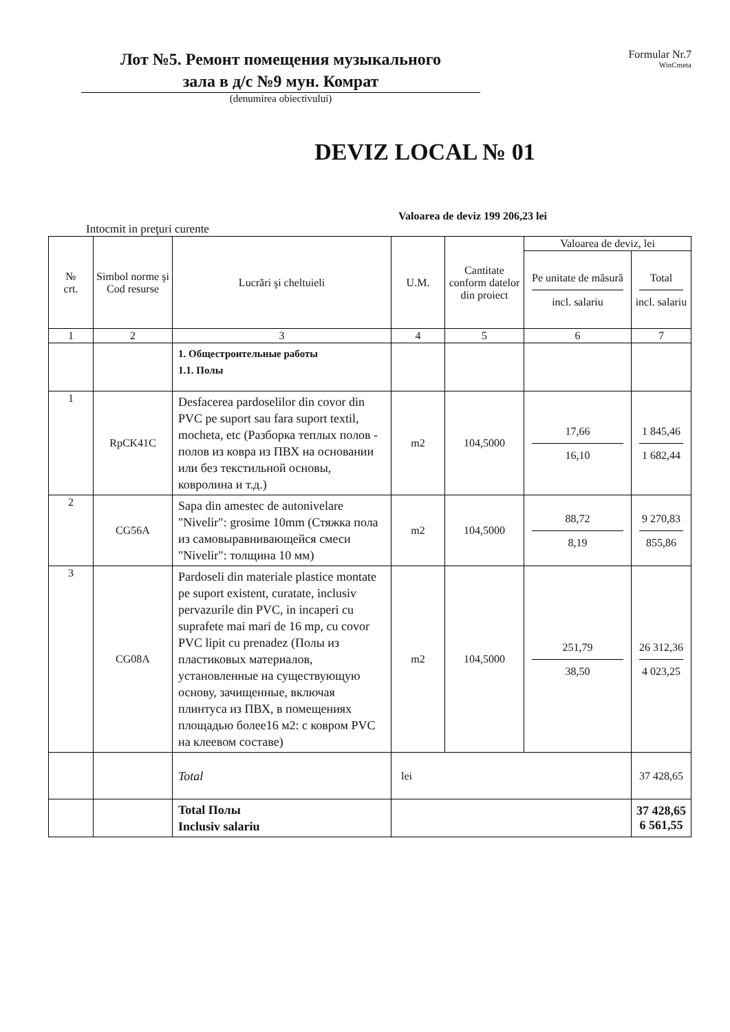Лот №5. Ремонт помещения музыкального
зала в д/с №9 мун. Комрат
(denumirea obiectivului)
Formular Nr.7
WinCmeta
DEVIZ LOCAL № 01
Valoarea de deviz 199 206,23 lei
Intocmit in preţuri curente
| № crt. | Simbol norme şi Cod resurse | Lucrări şi cheltuieli | U.M. | Cantitate conform datelor din proiect | Valoarea de deviz, lei | |
| --- | --- | --- | --- | --- | --- | --- |
| | | | | | Pe unitate de măsură incl. salariu | Total incl. salariu |
| 1 | 2 | 3 | 4 | 5 | 6 | 7 |
| | | 1. Общестроительные работы 1.1. Полы | | | | |
| 1 | RpCK41C | Desfacerea pardoselilor din covor din PVC pe suport sau fara suport textil, mocheta, etc (Разборка теплых полов - полов из ковра из ПВХ на основании или без текстильной основы, ковролина и т.д.) | m2 | 104,5000 | 17,66 16,10 | 1 845,46 1 682,44 |
| 2 | CG56A | Sapa din amestec de autonivelare "Nivelir": grosime 10mm (Стяжка пола из самовыравнивающейся смеси "Nivelir": толщина 10 мм) | m2 | 104,5000 | 88,72 8,19 | 9 270,83 855,86 |
| 3 | CG08A | Pardoseli din materiale plastice montate pe suport existent, curatate, inclusiv pervazurile din PVC, in incaperi cu suprafete mai mari de 16 mp, cu covor PVC lipit cu prenadez (Полы из пластиковых материалов, установленные на существующую основу, зачищенные, включая плинтуса из ПВХ, в помещениях площадью более16 м2: с ковром PVC на клеевом составе) | m2 | 104,5000 | 251,79 38,50 | 26 312,36 4 023,25 |
| | | Total | lei | | | 37 428,65 |
| | | Total Полы Inclusiv salariu | | | | 37 428,65 6 561,55 |